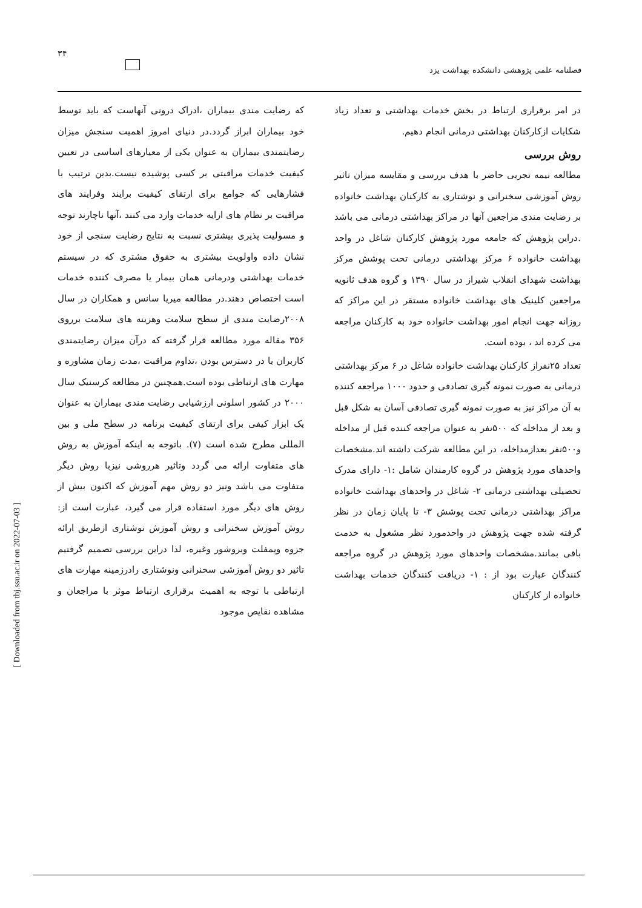۳۴
فصلنامه علمی پژوهشی دانشکده بهداشت یزد
که رضایت مندی بیماران ،ادراک درونی آنهاست که باید توسط خود بیماران ابراز گردد.در دنیای امروز اهمیت سنجش میزان رضایتمندی بیماران به عنوان یکی از معیارهای اساسی در تعیین کیفیت خدمات مراقبتی بر کسی پوشیده نیست.بدین ترتیب با فشارهایی که جوامع برای ارتقای کیفیت برایند وفرایند های مراقبت بر نظام های ارایه خدمات وارد می کنند ،آنها ناچارند توجه و مسولیت پذیری بیشتری نسبت به نتایج رضایت سنجی از خود نشان داده واولویت بیشتری به حقوق مشتری که در سیستم خدمات بهداشتی ودرمانی همان بیمار یا مصرف کننده خدمات است اختصاص دهند.در مطالعه میریا سانس و همکاران در سال ۲۰۰۸رضایت مندی از سطح سلامت وهزینه های سلامت برروی ۳۵۶ مقاله مورد مطالعه قرار گرفته که درآن میزان رضایتمندی کاربران با در دسترس بودن ،تداوم مراقبت ،مدت زمان مشاوره و مهارت های ارتباطی بوده است.همچنین در مطالعه کرسنیک سال ۲۰۰۰ در کشور اسلونی ارزشیابی رضایت مندی بیماران به عنوان یک ابزار کیفی برای ارتقای کیفیت برنامه در سطح ملی و بین المللی مطرح شده است (۷). باتوجه به اینکه آموزش به روش های متفاوت ارائه می گردد وتاثیر هرروشی نیزبا روش دیگر متفاوت می باشد ونیز دو روش مهم آموزش که اکنون بیش از روش های دیگر مورد استفاده قرار می گیرد، عبارت است از: روش آموزش سخنرانی و روش آموزش نوشتاری ازطریق ارائه جزوه وپمفلت وبروشور وغیره، لذا دراین بررسی تصمیم گرفتیم تاثیر دو روش آموزشی سخنرانی ونوشتاری رادرزمینه مهارت های ارتباطی با توجه به اهمیت برقراری ارتباط موثر با مراجعان و مشاهده نقایص موجود
در امر برقراری ارتباط در بخش خدمات بهداشتی و تعداد زیاد شکایات ازکارکنان بهداشتی درمانی انجام دهیم.
روش بررسی
مطالعه نیمه تجربی حاضر با هدف بررسی و مقایسه میزان تاثیر روش آموزشی سخنرانی و نوشتاری به کارکنان بهداشت خانواده بر رضایت مندی مراجعین آنها در مراکز بهداشتی درمانی می باشد .دراین پژوهش که جامعه مورد پژوهش کارکنان شاغل در واحد بهداشت خانواده ۶ مرکز بهداشتی درمانی تحت پوشش مرکز بهداشت شهدای انقلاب شیراز در سال ۱۳۹۰ و گروه هدف ثانویه مراجعین کلینیک های بهداشت خانواده مستقر در این مراکز که روزانه جهت انجام امور بهداشت خانواده خود به کارکنان مراجعه می کرده اند ، بوده است.
تعداد ۲۵نفراز کارکنان بهداشت خانواده شاغل در ۶ مرکز بهداشتی درمانی به صورت نمونه گیری تصادفی و حدود ۱۰۰۰ مراجعه کننده به آن مراکز نیز به صورت نمونه گیری تصادفی آسان به شکل قبل و بعد از مداخله که ۵۰۰نفر به عنوان مراجعه کننده قبل از مداخله و۵۰۰نفر بعدازمداخله، در این مطالعه شرکت داشته اند.مشخصات واحدهای مورد پژوهش در گروه کارمندان شامل :۱- دارای مدرک تحصیلی بهداشتی درمانی ۲- شاغل در واحدهای بهداشت خانواده مراکز بهداشتی درمانی تحت پوشش ۳- تا پایان زمان در نظر گرفته شده جهت پژوهش در واحدمورد نظر مشغول به خدمت باقی بمانند.مشخصات واحدهای مورد پژوهش در گروه مراجعه کنندگان عبارت بود از : ۱- دریافت کنندگان خدمات بهداشت خانواده از کارکنان
[ Downloaded from tbj.ssu.ac.ir on 2022-07-03 ]